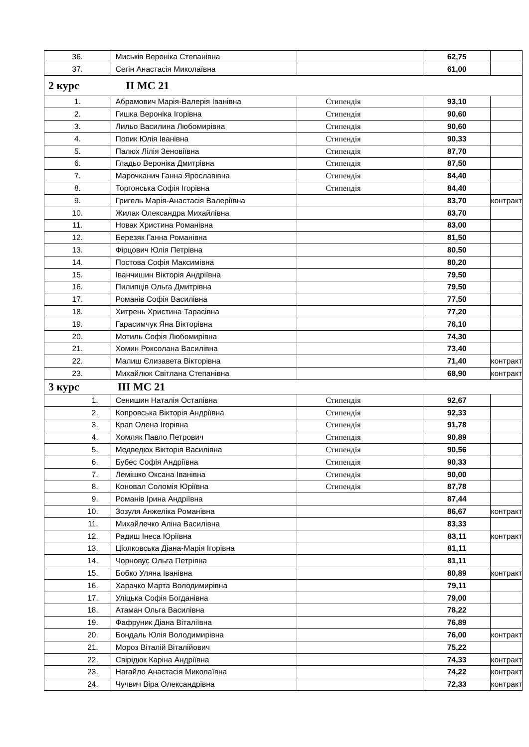| 36. | Миськів Вероніка Степанівна | | 62,75 | |
| 37. | Сегін Анастасія Миколаївна | | 61,00 | |
| 2 курс II МС 21 | | | | |
| 1. | Абрамович Марія-Валерія Іванівна | Стипендія | 93,10 | |
| 2. | Гишка Вероніка Ігорівна | Стипендія | 90,60 | |
| 3. | Лильо Василина Любомирівна | Стипендія | 90,60 | |
| 4. | Попик Юлія Іванівна | Стипендія | 90,33 | |
| 5. | Палюх Лілія Зеновіївна | Стипендія | 87,70 | |
| 6. | Гладьо Вероніка Дмитрівна | Стипендія | 87,50 | |
| 7. | Марочканич Ганна Ярославівна | Стипендія | 84,40 | |
| 8. | Торгонська Софія Ігорівна | Стипендія | 84,40 | |
| 9. | Григель Марія-Анастасія Валеріївна | | 83,70 | контракт |
| 10. | Жилак Олександра Михайлівна | | 83,70 | |
| 11. | Новак Христина Романівна | | 83,00 | |
| 12. | Березяк Ганна Романівна | | 81,50 | |
| 13. | Фірцович Юлія Петрівна | | 80,50 | |
| 14. | Постова Софія Максимівна | | 80,20 | |
| 15. | Іванчишин Вікторія Андріївна | | 79,50 | |
| 16. | Пилипців Ольга Дмитрівна | | 79,50 | |
| 17. | Романів Софія Василівна | | 77,50 | |
| 18. | Хитрень Христина Тарасівна | | 77,20 | |
| 19. | Гарасимчук Яна Вікторівна | | 76,10 | |
| 20. | Мотиль Софія Любомирівна | | 74,30 | |
| 21. | Хомин Роксолана Василівна | | 73,40 | |
| 22. | Малиш Єлизавета Вікторівна | | 71,40 | контракт |
| 23. | Михайлюк Світлана Степанівна | | 68,90 | контракт |
| 3 курс III МС 21 | | | | |
| 1. | Сенишин Наталія Остапівна | Стипендія | 92,67 | |
| 2. | Копровська Вікторія Андріївна | Стипендія | 92,33 | |
| 3. | Крап Олена Ігорівна | Стипендія | 91,78 | |
| 4. | Хомляк Павло Петрович | Стипендія | 90,89 | |
| 5. | Медведюх Вікторія Василівна | Стипендія | 90,56 | |
| 6. | Бубес Софія Андріївна | Стипендія | 90,33 | |
| 7. | Лемішко Оксана Іванівна | Стипендія | 90,00 | |
| 8. | Коновал Соломія Юріївна | Стипендія | 87,78 | |
| 9. | Романів Ірина Андріївна | | 87,44 | |
| 10. | Зозуля Анжеліка Романівна | | 86,67 | контракт |
| 11. | Михайлечко Аліна Василівна | | 83,33 | |
| 12. | Радиш Інеса Юріївна | | 83,11 | контракт |
| 13. | Ціолковська Діана-Марія Ігорівна | | 81,11 | |
| 14. | Чорновус Ольга Петрівна | | 81,11 | |
| 15. | Бобко Уляна Іванівна | | 80,89 | контракт |
| 16. | Харачко Марта Володимирівна | | 79,11 | |
| 17. | Уліцька Софія Богданівна | | 79,00 | |
| 18. | Атаман Ольга Василівна | | 78,22 | |
| 19. | Фафруник Діана Віталіївна | | 76,89 | |
| 20. | Бондаль Юлія Володимирівна | | 76,00 | контракт |
| 21. | Мороз Віталій Віталійович | | 75,22 | |
| 22. | Свірідюк Каріна Андріївна | | 74,33 | контракт |
| 23. | Нагайло Анастасія Миколаївна | | 74,22 | контракт |
| 24. | Чучвич Віра Олександрівна | | 72,33 | контракт |